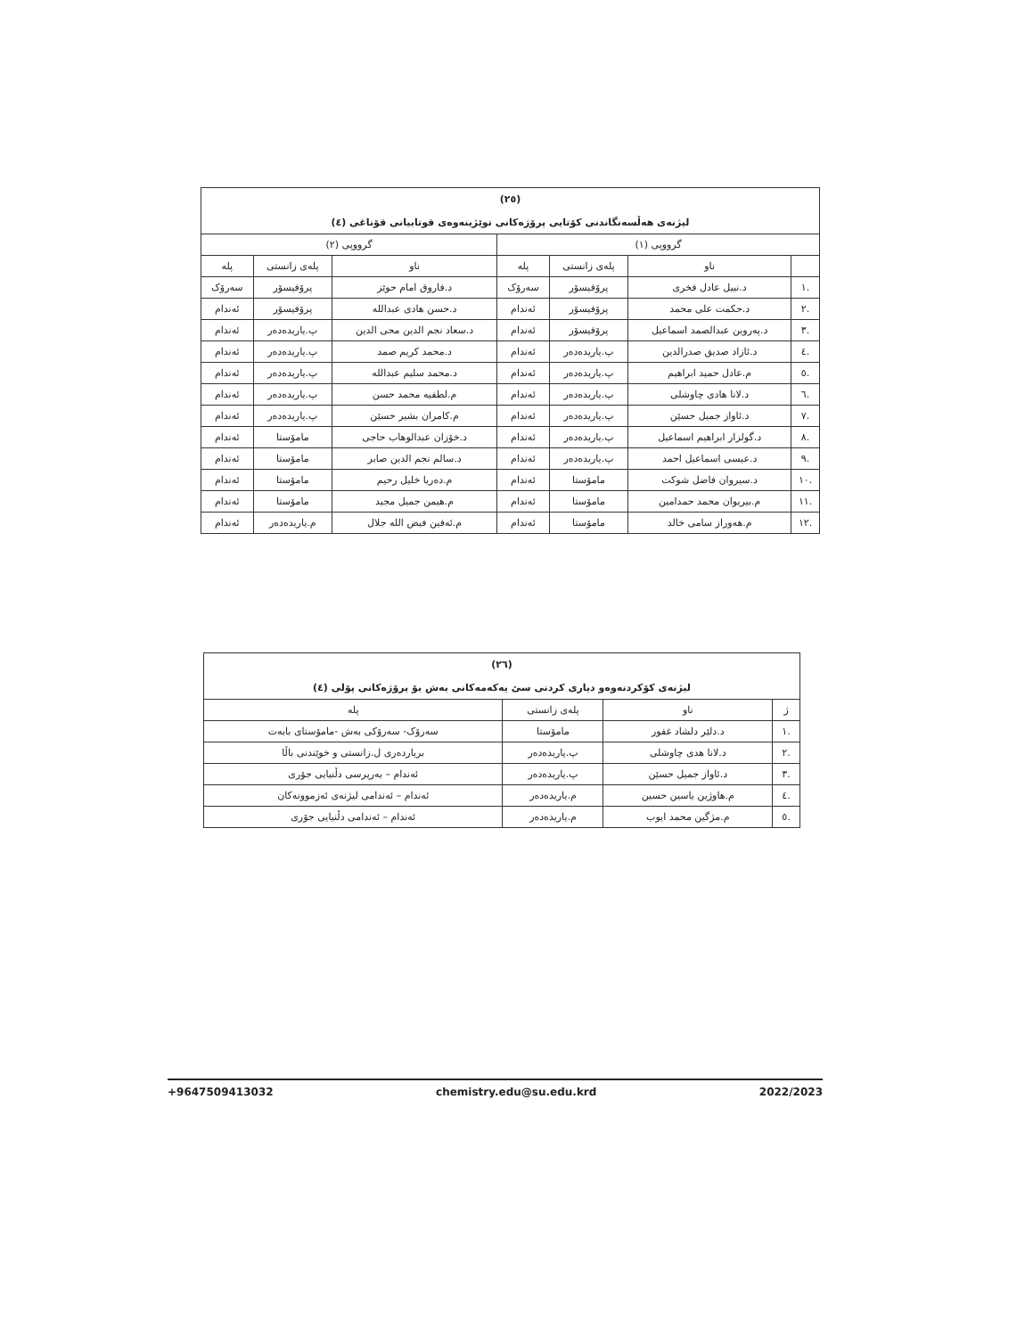(٢٥)
لیژنەی هەڵسەنگاندنی کۆتایی پرۆژەکانی توێژینەوەی قوتابیانی قۆناغی (٤)
| گرووپی (١) | | | | گرووپی (٢) | | |
| --- | --- | --- | --- | --- | --- | --- |
| | ناو | پلەی زانستی | پلە | ناو | پلەی زانستی | پلە |
| .١ | د.نبیل عادل فخری | پرۆفیسۆر | سەرۆک | د.فاروق امام حوێز | پرۆفیسۆر | سەرۆک |
| .٢ | د.حکمت علی محمد | پرۆفیسۆر | ئەندام | د.حسن هادی عبدالله | پرۆفیسۆر | ئەندام |
| .٣ | د.پەروین عبدالصمد اسماعیل | پرۆفیسۆر | ئەندام | د.سعاد نجم الدین محی الدین | پ.یاریدەدەر | ئەندام |
| .٤ | د.ئازاد صدیق صدرالدین | پ.یاریدەدەر | ئەندام | د.محمد کریم صمد | پ.یاریدەدەر | ئەندام |
| .٥ | م.عادل حمید ابراهیم | پ.یاریدەدەر | ئەندام | د.محمد سلیم عبدالله | پ.یاریدەدەر | ئەندام |
| .٦ | د.لانا هادی چاوشلی | پ.یاریدەدەر | ئەندام | م.لطفیە محمد حسن | پ.یاریدەدەر | ئەندام |
| .٧ | د.ئاواز جمیل حسێن | پ.یاریدەدەر | ئەندام | م.کامران بشیر حسێن | پ.یاریدەدەر | ئەندام |
| .٨ | د.گولزار ابراهیم اسماعیل | پ.یاریدەدەر | ئەندام | د.خۆزان عبدالوهاب حاجی | مامۆستا | ئەندام |
| .٩ | د.عیسی اسماعیل احمد | پ.یاریدەدەر | ئەندام | د.سالم نجم الدین صابر | مامۆستا | ئەندام |
| .١٠ | د.سیروان فاضل شوکت | مامۆستا | ئەندام | م.دەریا خلیل رحیم | مامۆستا | ئەندام |
| .١١ | م.بیریوان محمد حمدامین | مامۆستا | ئەندام | م.هیمن جمیل مجید | مامۆستا | ئەندام |
| .١٢ | م.هەوراز سامی خالد | مامۆستا | ئەندام | م.ئەفین فیض الله جلال | م.یاریدەدەر | ئەندام |
(٢٦)
لیژنەی کۆکردنەوەو دیاری کردنی سێ یەکەمەکانی بەش بۆ پرۆژەکانی پۆلی (٤)
| ژ | ناو | پلەی زانستی | پلە |
| --- | --- | --- | --- |
| .١ | د.دلێر دلشاد غفور | مامۆستا | سەرۆک- سەرۆکی بەش -مامۆستای بابەت |
| .٢ | د.لانا هدی چاوشلی | پ.یاریدەدەر | بریاردەری ل.زانستی و خوێندنی باڵا |
| .٣ | د.ئاواز جمیل حسێن | پ.یاریدەدەر | ئەندام – بەرپرسی دڵنیایی جۆری |
| .٤ | م.هاوژین یاسین حسین | م.یاریدەدەر | ئەندام – ئەندامی لیژنەی ئەزموونەکان |
| .٥ | م.مژگین محمد ایوب | م.یاریدەدەر | ئەندام – ئەندامی دڵنیایی جۆری |
+9647509413032 chemistry.edu@su.edu.krd 2022/2023